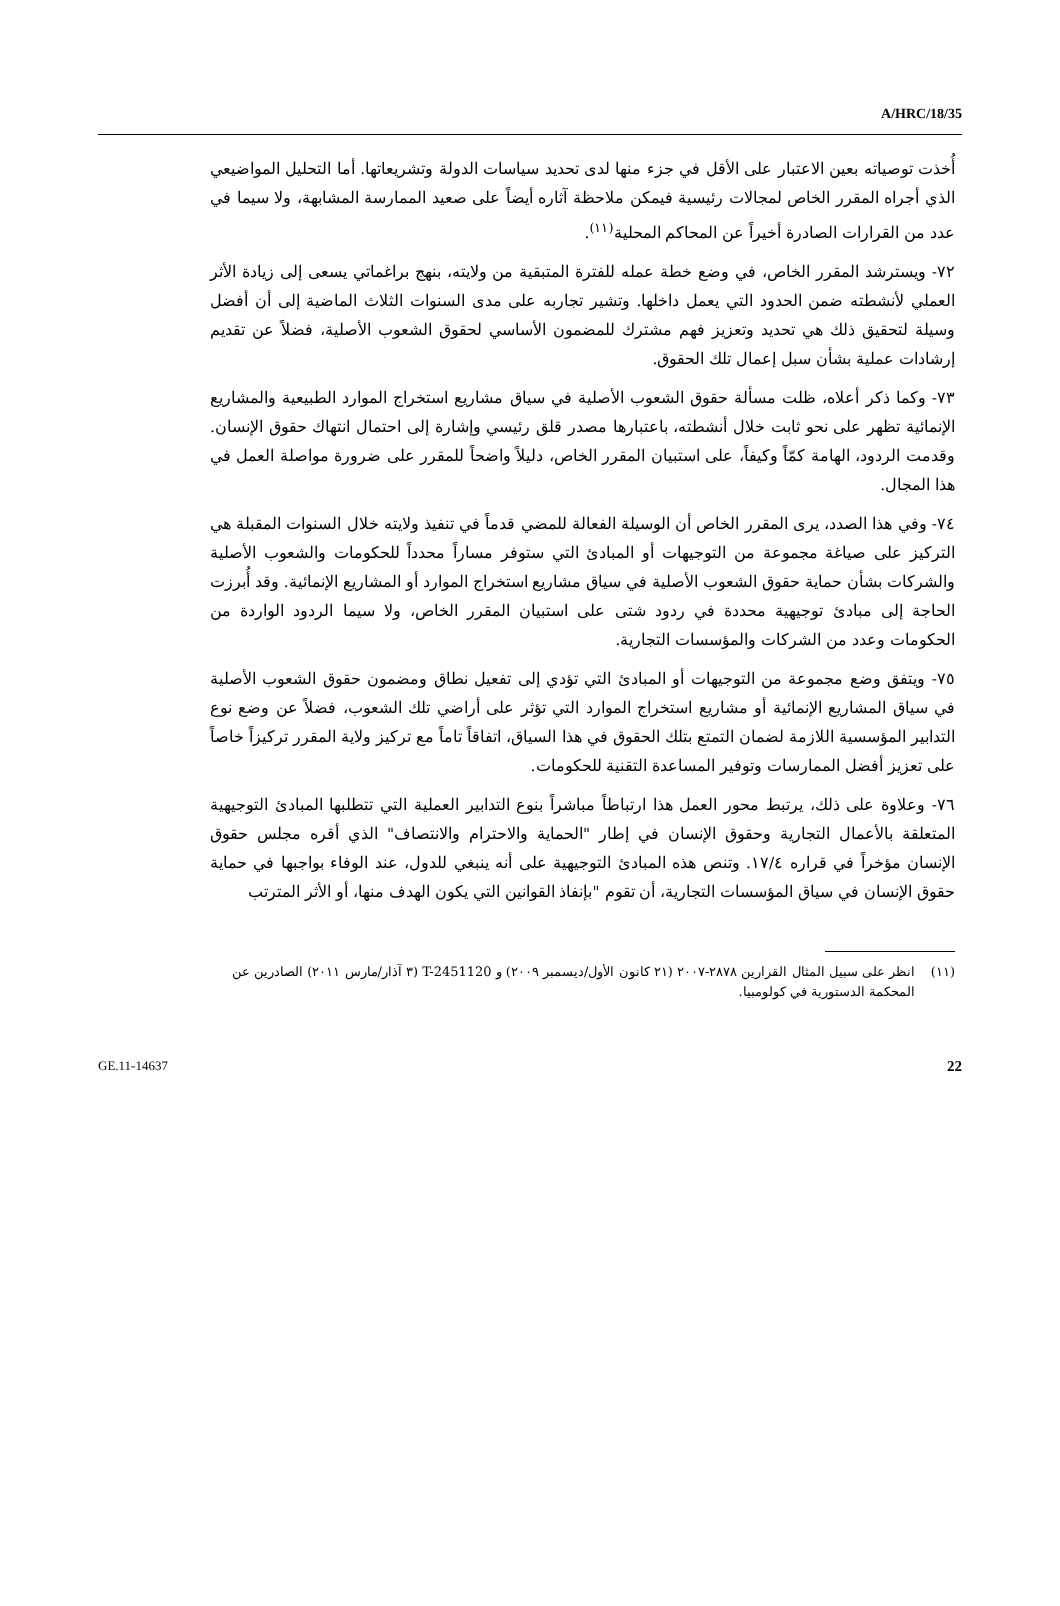A/HRC/18/35
أُخذت توصياته بعين الاعتبار على الأقل في جزء منها لدى تحديد سياسات الدولة وتشريعاتها. أما التحليل المواضيعي الذي أجراه المقرر الخاص لمجالات رئيسية فيمكن ملاحظة آثاره أيضاً على صعيد الممارسة المشابهة، ولا سيما في عدد من القرارات الصادرة أخيراً عن المحاكم المحلية<sup>(١١)</sup>.
٧٢- ويسترشد المقرر الخاص، في وضع خطة عمله للفترة المتبقية من ولايته، بنهج براغماتي يسعى إلى زيادة الأثر العملي لأنشطته ضمن الحدود التي يعمل داخلها. وتشير تجاربه على مدى السنوات الثلاث الماضية إلى أن أفضل وسيلة لتحقيق ذلك هي تحديد وتعزيز فهم مشترك للمضمون الأساسي لحقوق الشعوب الأصلية، فضلاً عن تقديم إرشادات عملية بشأن سبل إعمال تلك الحقوق.
٧٣- وكما ذكر أعلاه، ظلت مسألة حقوق الشعوب الأصلية في سياق مشاريع استخراج الموارد الطبيعية والمشاريع الإنمائية تظهر على نحو ثابت خلال أنشطته، باعتبارها مصدر قلق رئيسي وإشارة إلى احتمال انتهاك حقوق الإنسان. وقدمت الردود، الهامة كمّاً وكيفاً، على استبيان المقرر الخاص، دليلاً واضحاً للمقرر على ضرورة مواصلة العمل في هذا المجال.
٧٤- وفي هذا الصدد، يرى المقرر الخاص أن الوسيلة الفعالة للمضي قدماً في تنفيذ ولايته خلال السنوات المقبلة هي التركيز على صياغة مجموعة من التوجيهات أو المبادئ التي ستوفر مساراً محدداً للحكومات والشعوب الأصلية والشركات بشأن حماية حقوق الشعوب الأصلية في سياق مشاريع استخراج الموارد أو المشاريع الإنمائية. وقد أُبرزت الحاجة إلى مبادئ توجيهية محددة في ردود شتى على استبيان المقرر الخاص، ولا سيما الردود الواردة من الحكومات وعدد من الشركات والمؤسسات التجارية.
٧٥- ويتفق وضع مجموعة من التوجيهات أو المبادئ التي تؤدي إلى تفعيل نطاق ومضمون حقوق الشعوب الأصلية في سياق المشاريع الإنمائية أو مشاريع استخراج الموارد التي تؤثر على أراضي تلك الشعوب، فضلاً عن وضع نوع التدابير المؤسسية اللازمة لضمان التمتع بتلك الحقوق في هذا السياق، اتفاقاً تاماً مع تركيز ولاية المقرر تركيزاً خاصاً على تعزيز أفضل الممارسات وتوفير المساعدة التقنية للحكومات.
٧٦- وعلاوة على ذلك، يرتبط محور العمل هذا ارتباطاً مباشراً بنوع التدابير العملية التي تتطلبها المبادئ التوجيهية المتعلقة بالأعمال التجارية وحقوق الإنسان في إطار "الحماية والاحترام والانتصاف" الذي أقره مجلس حقوق الإنسان مؤخراً في قراره ١٧/٤. وتنص هذه المبادئ التوجيهية على أنه ينبغي للدول، عند الوفاء بواجبها في حماية حقوق الإنسان في سياق المؤسسات التجارية، أن تقوم "بإنفاذ القوانين التي يكون الهدف منها، أو الأثر المترتب
(١١) انظر على سبيل المثال القرارين ٢٨٧٨-٢٠٠٧ (٢١ كانون الأول/ديسمبر ٢٠٠٩) و T-2451120 (٣ آذار/مارس ٢٠١١) الصادرين عن المحكمة الدستورية في كولومبيا.
GE.11-14637 22